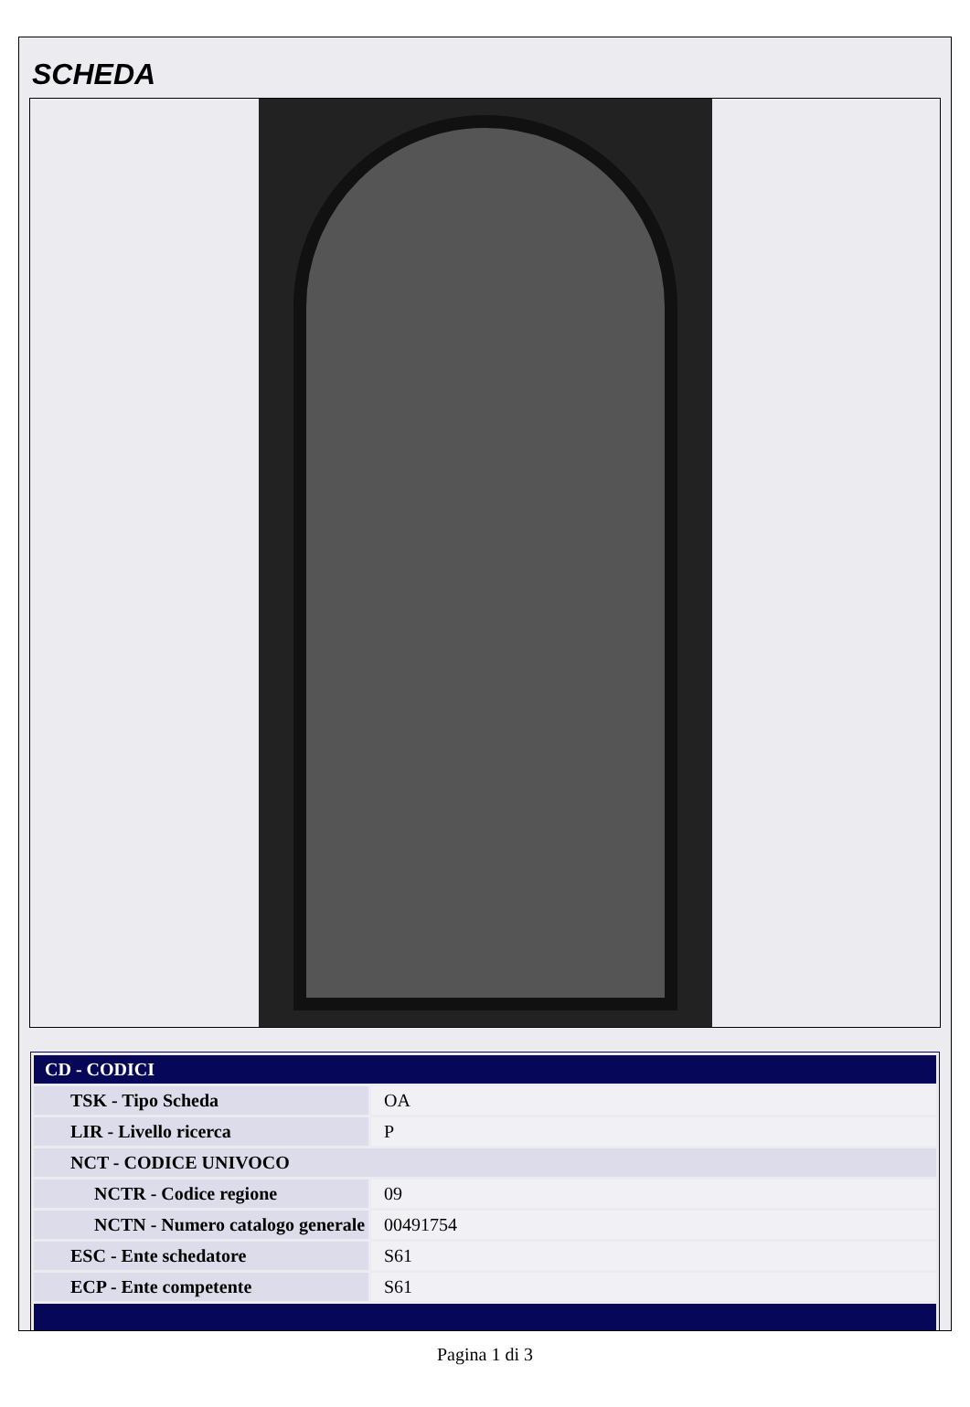SCHEDA
| CD - CODICI | |
| TSK - Tipo Scheda | OA |
| LIR - Livello ricerca | P |
| NCT - CODICE UNIVOCO | |
| NCTR - Codice regione | 09 |
| NCTN - Numero catalogo generale | 00491754 |
| ESC - Ente schedatore | S61 |
| ECP - Ente competente | S61 |
Pagina 1 di 3